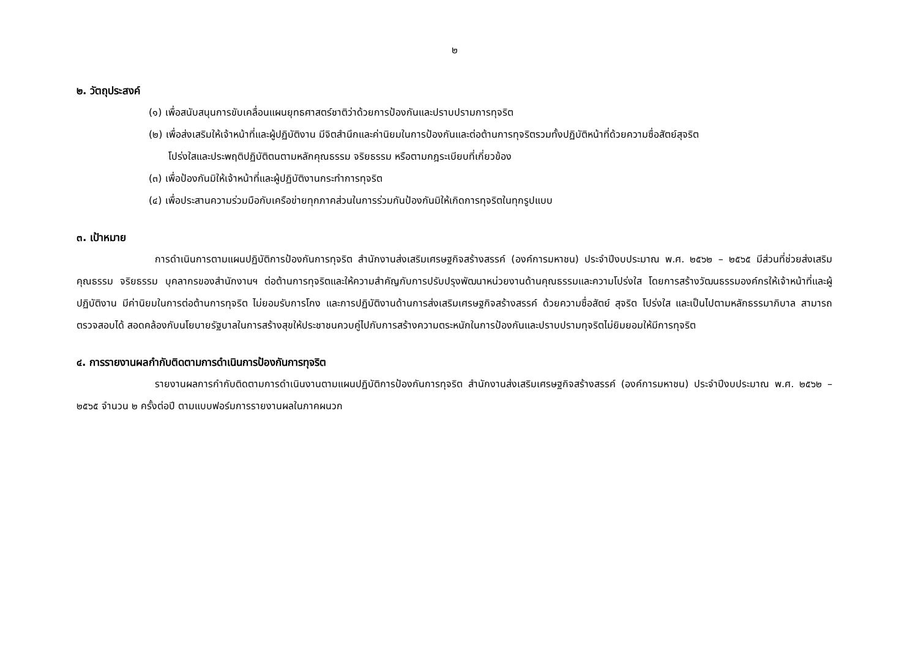๒
๒. วัตถุประสงค์
(๑) เพื่อสนับสนุนการขับเคลื่อนแผนยุทธศาสตร์ชาติว่าด้วยการป้องกันและปราบปรามการทุจริต
(๒) เพื่อส่งเสริมให้เจ้าหน้าที่และผู้ปฏิบัติงาน มีจิตสำนึกและค่านิยมในการป้องกันและต่อต้านการทุจริตรวมทั้งปฏิบัติหน้าที่ด้วยความซื่อสัตย์สุจริต
โปร่งใสและประพฤติปฏิบัติตนตามหลักคุณธรรม จริยธรรม หรือตามกฎระเบียบที่เกี่ยวข้อง
(๓) เพื่อป้องกันมิให้เจ้าหน้าที่และผู้ปฏิบัติงานกระทำการทุจริต
(๔) เพื่อประสานความร่วมมือกับเครือข่ายทุกภาคส่วนในการร่วมกันป้องกันมิให้เกิดการทุจริตในทุกรูปแบบ
๓. เป้าหมาย
การดำเนินการตามแผนปฏิบัติการป้องกันการทุจริต สำนักงานส่งเสริมเศรษฐกิจสร้างสรรค์ (องค์การมหาชน) ประจำปีงบประมาณ พ.ศ. ๒๕๖๒ – ๒๕๖๕ มีส่วนที่ช่วยส่งเสริมคุณธรรม จริยธรรม บุคลากรของสำนักงานฯ ต่อต้านการทุจริตและให้ความสำคัญกับการปรับปรุงพัฒนาหน่วยงานด้านคุณธรรมและความโปร่งใส โดยการสร้างวัฒนธรรมองค์กรให้เจ้าหน้าที่และผู้ปฏิบัติงาน มีค่านิยมในการต่อต้านการทุจริต ไม่ยอมรับการโกง และการปฏิบัติงานด้านการส่งเสริมเศรษฐกิจสร้างสรรค์ ด้วยความซื่อสัตย์ สุจริต โปร่งใส และเป็นไปตามหลักธรรมาภิบาล สามารถตรวจสอบได้ สอดคล้องกับนโยบายรัฐบาลในการสร้างสุขให้ประชาชนควบคู่ไปกับการสร้างความตระหนักในการป้องกันและปราบปรามทุจริตไม่ยิมยอมให้มีการทุจริต
๔. การรายงานผลกำกับติดตามการดำเนินการป้องกันการทุจริต
รายงานผลการกำกับติดตามการดำเนินงานตามแผนปฏิบัติการป้องกันการทุจริต สำนักงานส่งเสริมเศรษฐกิจสร้างสรรค์ (องค์การมหาชน) ประจำปีงบประมาณ พ.ศ. ๒๕๖๒ – ๒๕๖๕ จำนวน ๒ ครั้งต่อปี ตามแบบฟอร์มการรายงานผลในภาคผนวก